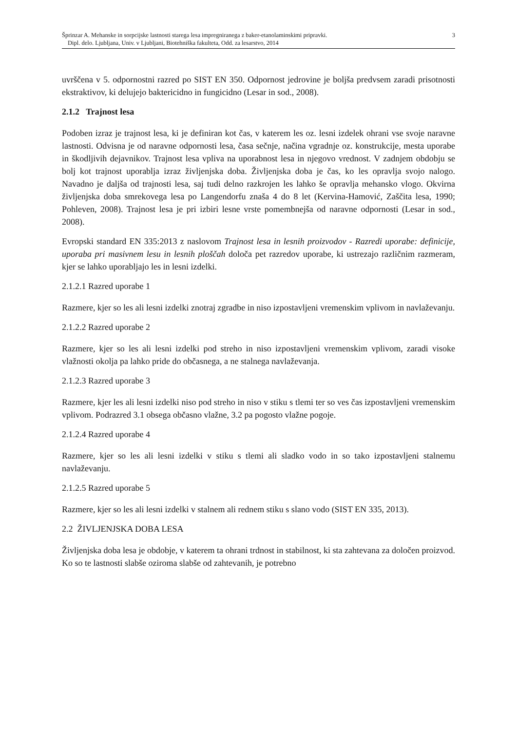Šprinzar A. Mehanske in sorpcijske lastnosti starega lesa impregniranega z baker-etanolaminskimi pripravki.
Dipl. delo. Ljubljana, Univ. v Ljubljani, Biotehniška fakulteta, Odd. za lesarstvo, 2014
3
uvrščena v 5. odpornostni razred po SIST EN 350. Odpornost jedrovine je boljša predvsem zaradi prisotnosti ekstraktivov, ki delujejo baktericidno in fungicidno (Lesar in sod., 2008).
2.1.2 Trajnost lesa
Podoben izraz je trajnost lesa, ki je definiran kot čas, v katerem les oz. lesni izdelek ohrani vse svoje naravne lastnosti. Odvisna je od naravne odpornosti lesa, časa sečnje, načina vgradnje oz. konstrukcije, mesta uporabe in škodljivih dejavnikov. Trajnost lesa vpliva na uporabnost lesa in njegovo vrednost. V zadnjem obdobju se bolj kot trajnost uporablja izraz življenjska doba. Življenjska doba je čas, ko les opravlja svojo nalogo. Navadno je daljša od trajnosti lesa, saj tudi delno razkrojen les lahko še opravlja mehansko vlogo. Okvirna življenjska doba smrekovega lesa po Langendorfu znaša 4 do 8 let (Kervina-Hamović, Zaščita lesa, 1990; Pohleven, 2008). Trajnost lesa je pri izbiri lesne vrste pomembnejša od naravne odpornosti (Lesar in sod., 2008).
Evropski standard EN 335:2013 z naslovom Trajnost lesa in lesnih proizvodov - Razredi uporabe: definicije, uporaba pri masivnem lesu in lesnih ploščah določa pet razredov uporabe, ki ustrezajo različnim razmeram, kjer se lahko uporabljajo les in lesni izdelki.
2.1.2.1 Razred uporabe 1
Razmere, kjer so les ali lesni izdelki znotraj zgradbe in niso izpostavljeni vremenskim vplivom in navlaževanju.
2.1.2.2 Razred uporabe 2
Razmere, kjer so les ali lesni izdelki pod streho in niso izpostavljeni vremenskim vplivom, zaradi visoke vlažnosti okolja pa lahko pride do občasnega, a ne stalnega navlaževanja.
2.1.2.3 Razred uporabe 3
Razmere, kjer les ali lesni izdelki niso pod streho in niso v stiku s tlemi ter so ves čas izpostavljeni vremenskim vplivom. Podrazred 3.1 obsega občasno vlažne, 3.2 pa pogosto vlažne pogoje.
2.1.2.4 Razred uporabe 4
Razmere, kjer so les ali lesni izdelki v stiku s tlemi ali sladko vodo in so tako izpostavljeni stalnemu navlaževanju.
2.1.2.5 Razred uporabe 5
Razmere, kjer so les ali lesni izdelki v stalnem ali rednem stiku s slano vodo (SIST EN 335, 2013).
2.2 ŽIVLJENJSKA DOBA LESA
Življenjska doba lesa je obdobje, v katerem ta ohrani trdnost in stabilnost, ki sta zahtevana za določen proizvod. Ko so te lastnosti slabše oziroma slabše od zahtevanih, je potrebno